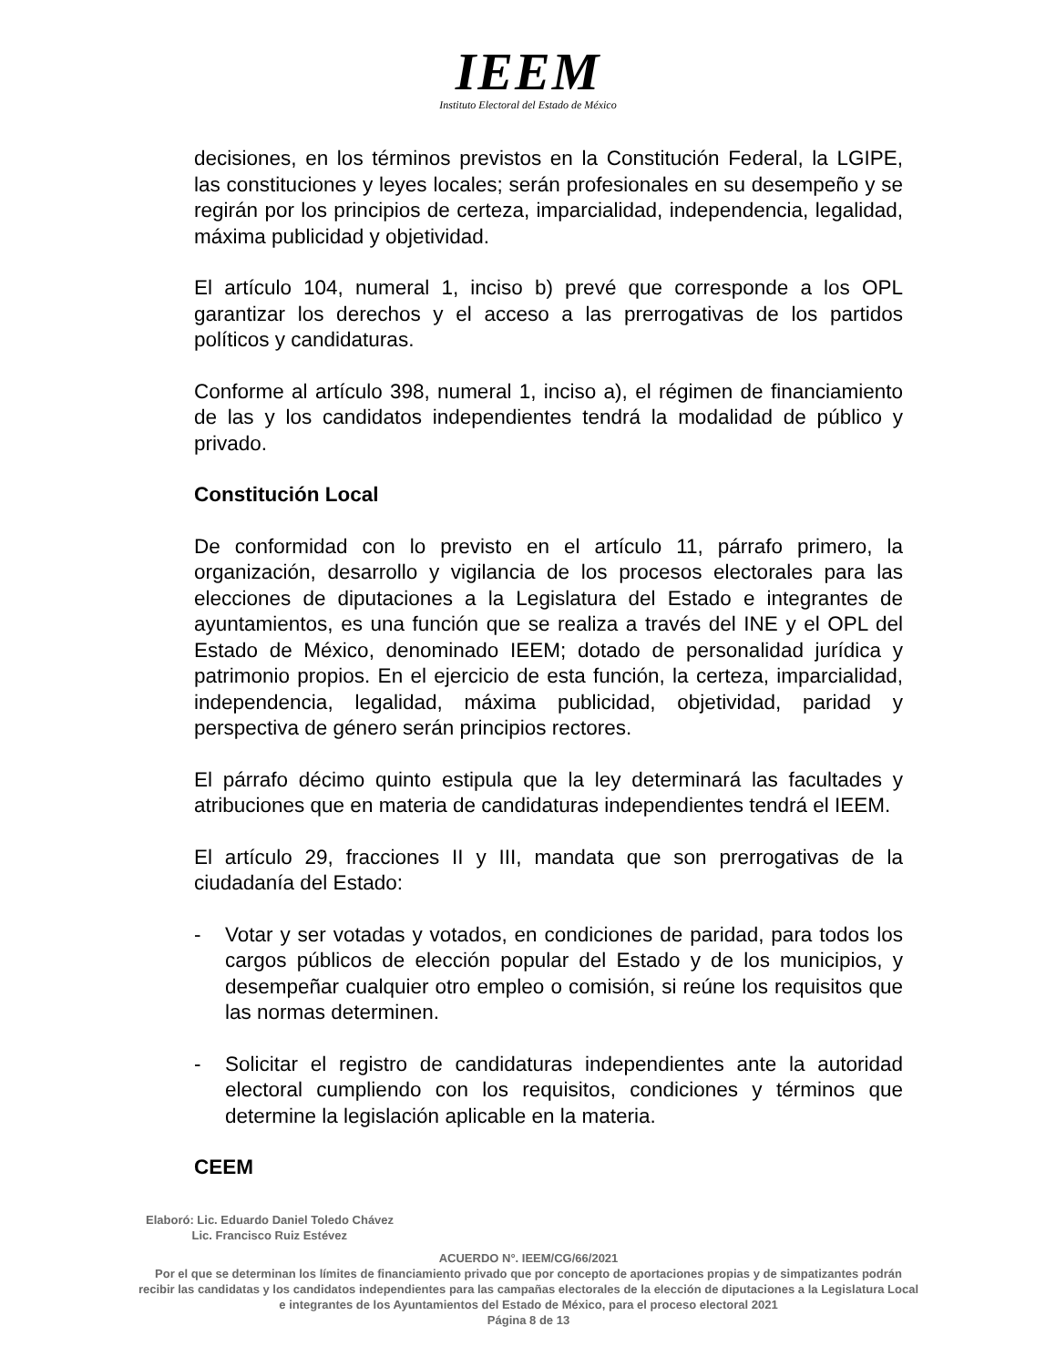IEEM
Instituto Electoral del Estado de México
decisiones, en los términos previstos en la Constitución Federal, la LGIPE, las constituciones y leyes locales; serán profesionales en su desempeño y se regirán por los principios de certeza, imparcialidad, independencia, legalidad, máxima publicidad y objetividad.
El artículo 104, numeral 1, inciso b) prevé que corresponde a los OPL garantizar los derechos y el acceso a las prerrogativas de los partidos políticos y candidaturas.
Conforme al artículo 398, numeral 1, inciso a), el régimen de financiamiento de las y los candidatos independientes tendrá la modalidad de público y privado.
Constitución Local
De conformidad con lo previsto en el artículo 11, párrafo primero, la organización, desarrollo y vigilancia de los procesos electorales para las elecciones de diputaciones a la Legislatura del Estado e integrantes de ayuntamientos, es una función que se realiza a través del INE y el OPL del Estado de México, denominado IEEM; dotado de personalidad jurídica y patrimonio propios. En el ejercicio de esta función, la certeza, imparcialidad, independencia, legalidad, máxima publicidad, objetividad, paridad y perspectiva de género serán principios rectores.
El párrafo décimo quinto estipula que la ley determinará las facultades y atribuciones que en materia de candidaturas independientes tendrá el IEEM.
El artículo 29, fracciones II y III, mandata que son prerrogativas de la ciudadanía del Estado:
- Votar y ser votadas y votados, en condiciones de paridad, para todos los cargos públicos de elección popular del Estado y de los municipios, y desempeñar cualquier otro empleo o comisión, si reúne los requisitos que las normas determinen.
- Solicitar el registro de candidaturas independientes ante la autoridad electoral cumpliendo con los requisitos, condiciones y términos que determine la legislación aplicable en la materia.
CEEM
Elaboró: Lic. Eduardo Daniel Toledo Chávez
Lic. Francisco Ruiz Estévez
ACUERDO N°. IEEM/CG/66/2021
Por el que se determinan los límites de financiamiento privado que por concepto de aportaciones propias y de simpatizantes podrán recibir las candidatas y los candidatos independientes para las campañas electorales de la elección de diputaciones a la Legislatura Local e integrantes de los Ayuntamientos del Estado de México, para el proceso electoral 2021
Página 8 de 13